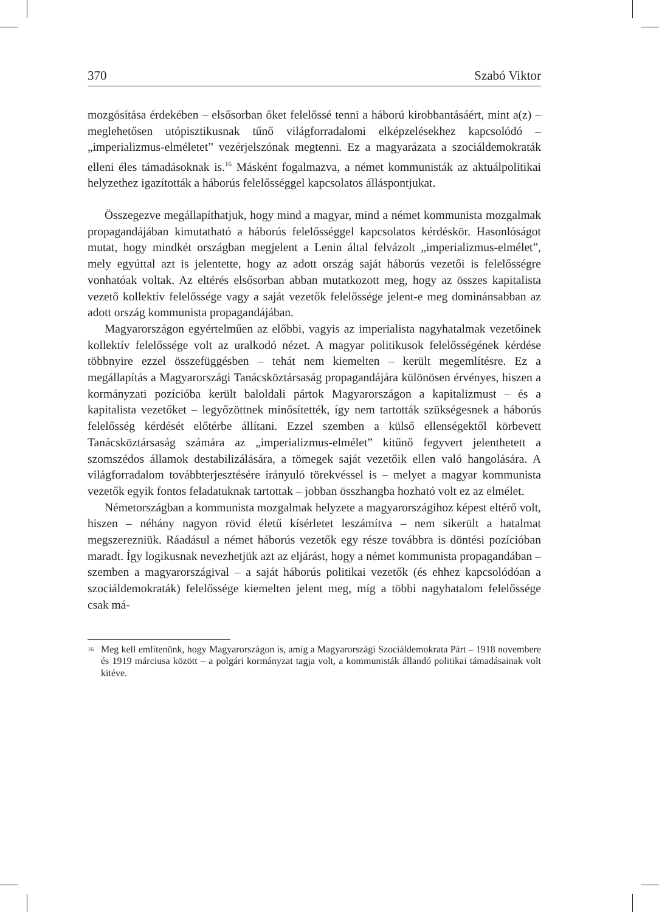370 Szabó Viktor
mozgósítása érdekében – elsősorban őket felelőssé tenni a háború kirobbantásáért, mint a(z) – meglehetősen utópisztikusnak tűnő világforradalomi elképzelésekhez kapcsolódó – „imperializmus-elméletet” vezérjelszónak megtenni. Ez a magyarázata a szociáldemokraták elleni éles támadásoknak is.<sup>16</sup> Másként fogalmazva, a német kommunisták az aktuálpolitikai helyzethez igazították a háborús felelősséggel kapcsolatos álláspontjukat.
Összegezve megállapíthatjuk, hogy mind a magyar, mind a német kommunista mozgalmak propagandájában kimutatható a háborús felelősséggel kapcsolatos kérdéskör. Hasonlóságot mutat, hogy mindkét országban megjelent a Lenin által felvázolt „imperializmus-elmélet”, mely egyúttal azt is jelentette, hogy az adott ország saját háborús vezetői is felelősségre vonhatóak voltak. Az eltérés elsősorban abban mutatkozott meg, hogy az összes kapitalista vezető kollektív felelőssége vagy a saját vezetők felelőssége jelent-e meg dominánsabban az adott ország kommunista propagandájában.
Magyarországon egyértelműen az előbbi, vagyis az imperialista nagyhatalmak vezetőinek kollektív felelőssége volt az uralkodó nézet. A magyar politikusok felelősségének kérdése többnyire ezzel összefüggésben – tehát nem kiemelten – került megemlítésre. Ez a megállapítás a Magyarországi Tanácsköztársaság propagandájára különösen érvényes, hiszen a kormányzati pozícióba került baloldali pártok Magyarországon a kapitalizmust – és a kapitalista vezetőket – legyőzöttnek minősítették, így nem tartották szükségesnek a háborús felelősség kérdését előtérbe állítani. Ezzel szemben a külső ellenségektől körbevett Tanácsköztársaság számára az „imperializmus-elmélet” kitűnő fegyvert jelenthetett a szomszédos államok destabilizálására, a tömegek saját vezetőik ellen való hangolására. A világforradalom továbbterjesztésére irányuló törekvéssel is – melyet a magyar kommunista vezetők egyik fontos feladatuknak tartottak – jobban összhangba hozható volt ez az elmélet.
Németországban a kommunista mozgalmak helyzete a magyarországihoz képest eltérő volt, hiszen – néhány nagyon rövid életű kísérletet leszámítva – nem sikerült a hatalmat megszerezniük. Ráadásul a német háborús vezetők egy része továbbra is döntési pozícióban maradt. Így logikusnak nevezhetjük azt az eljárást, hogy a német kommunista propagandában – szemben a magyarországival – a saját háborús politikai vezetők (és ehhez kapcsolódóan a szociáldemokraták) felelőssége kiemelten jelent meg, míg a többi nagyhatalom felelőssége csak má-
<sup>16</sup> Meg kell említenünk, hogy Magyarországon is, amíg a Magyarországi Szociáldemokrata Párt – 1918 novembere és 1919 márciusa között – a polgári kormányzat tagja volt, a kommunisták állandó politikai támadásainak volt kitéve.